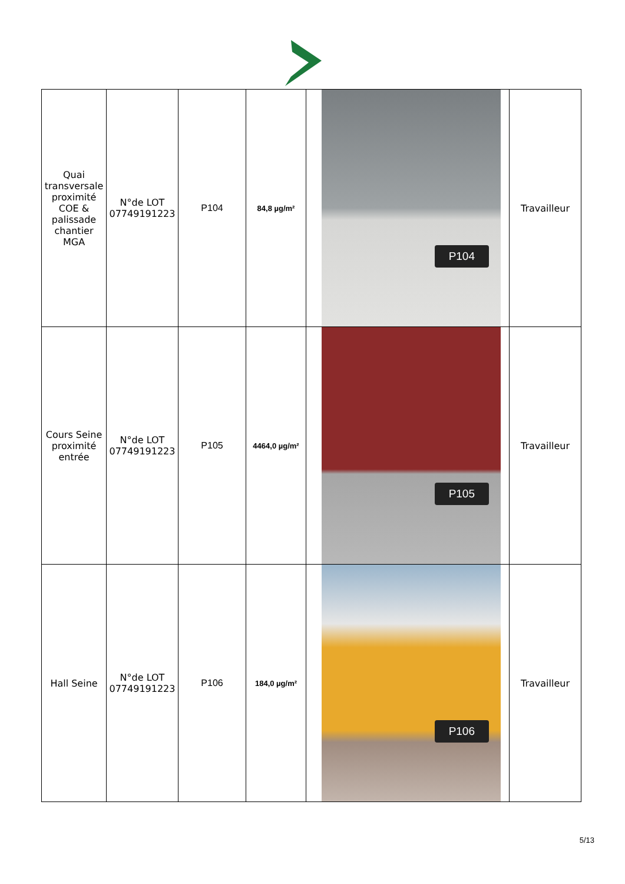| Quai transversale proximité COE & palissade chantier MGA | N°de LOT 07749191223 | P104 | 84,8 µg/m² | P104 | Travailleur |
| Cours Seine proximité entrée | N°de LOT 07749191223 | P105 | 4464,0 µg/m² | P105 | Travailleur |
| Hall Seine | N°de LOT 07749191223 | P106 | 184,0 µg/m² | P106 | Travailleur |
5/13